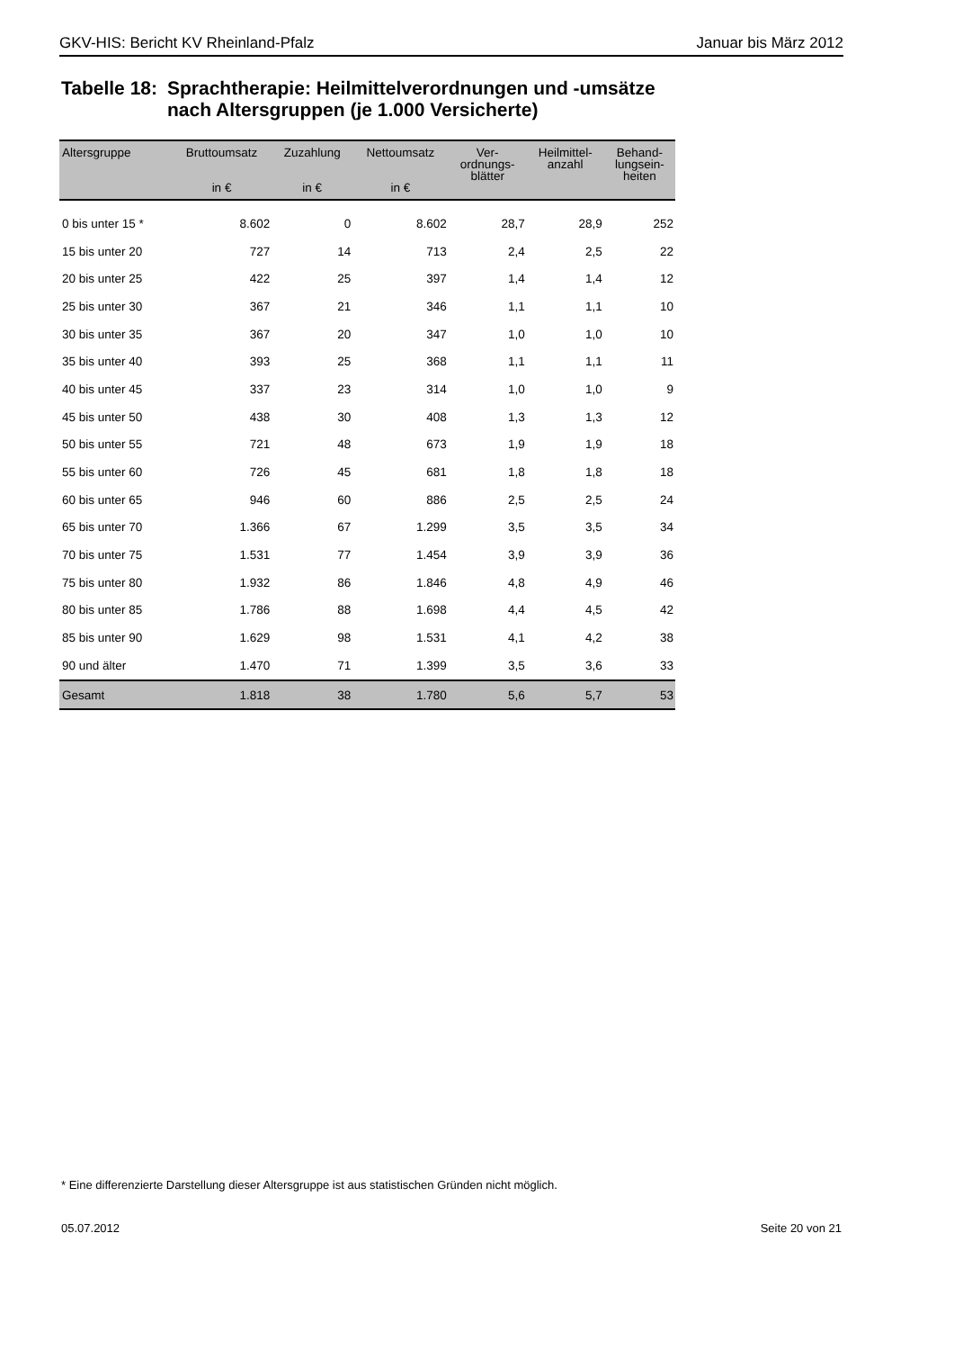GKV-HIS: Bericht KV Rheinland-Pfalz Januar bis März 2012
Tabelle 18:
Sprachtherapie: Heilmittelverordnungen und -umsätze
nach Altersgruppen (je 1.000 Versicherte)
| Altersgruppe | Bruttoumsatz in € | Zuzahlung in € | Nettoumsatz in € | Ver- ordnungs- blätter | Heilmittel- anzahl | Behand- lungsein- heiten |
| --- | --- | --- | --- | --- | --- | --- |
| 0 bis unter 15 * | 8.602 | 0 | 8.602 | 28,7 | 28,9 | 252 |
| 15 bis unter 20 | 727 | 14 | 713 | 2,4 | 2,5 | 22 |
| 20 bis unter 25 | 422 | 25 | 397 | 1,4 | 1,4 | 12 |
| 25 bis unter 30 | 367 | 21 | 346 | 1,1 | 1,1 | 10 |
| 30 bis unter 35 | 367 | 20 | 347 | 1,0 | 1,0 | 10 |
| 35 bis unter 40 | 393 | 25 | 368 | 1,1 | 1,1 | 11 |
| 40 bis unter 45 | 337 | 23 | 314 | 1,0 | 1,0 | 9 |
| 45 bis unter 50 | 438 | 30 | 408 | 1,3 | 1,3 | 12 |
| 50 bis unter 55 | 721 | 48 | 673 | 1,9 | 1,9 | 18 |
| 55 bis unter 60 | 726 | 45 | 681 | 1,8 | 1,8 | 18 |
| 60 bis unter 65 | 946 | 60 | 886 | 2,5 | 2,5 | 24 |
| 65 bis unter 70 | 1.366 | 67 | 1.299 | 3,5 | 3,5 | 34 |
| 70 bis unter 75 | 1.531 | 77 | 1.454 | 3,9 | 3,9 | 36 |
| 75 bis unter 80 | 1.932 | 86 | 1.846 | 4,8 | 4,9 | 46 |
| 80 bis unter 85 | 1.786 | 88 | 1.698 | 4,4 | 4,5 | 42 |
| 85 bis unter 90 | 1.629 | 98 | 1.531 | 4,1 | 4,2 | 38 |
| 90 und älter | 1.470 | 71 | 1.399 | 3,5 | 3,6 | 33 |
| Gesamt | 1.818 | 38 | 1.780 | 5,6 | 5,7 | 53 |
* Eine differenzierte Darstellung dieser Altersgruppe ist aus statistischen Gründen nicht möglich.
05.07.2012 Seite 20 von 21